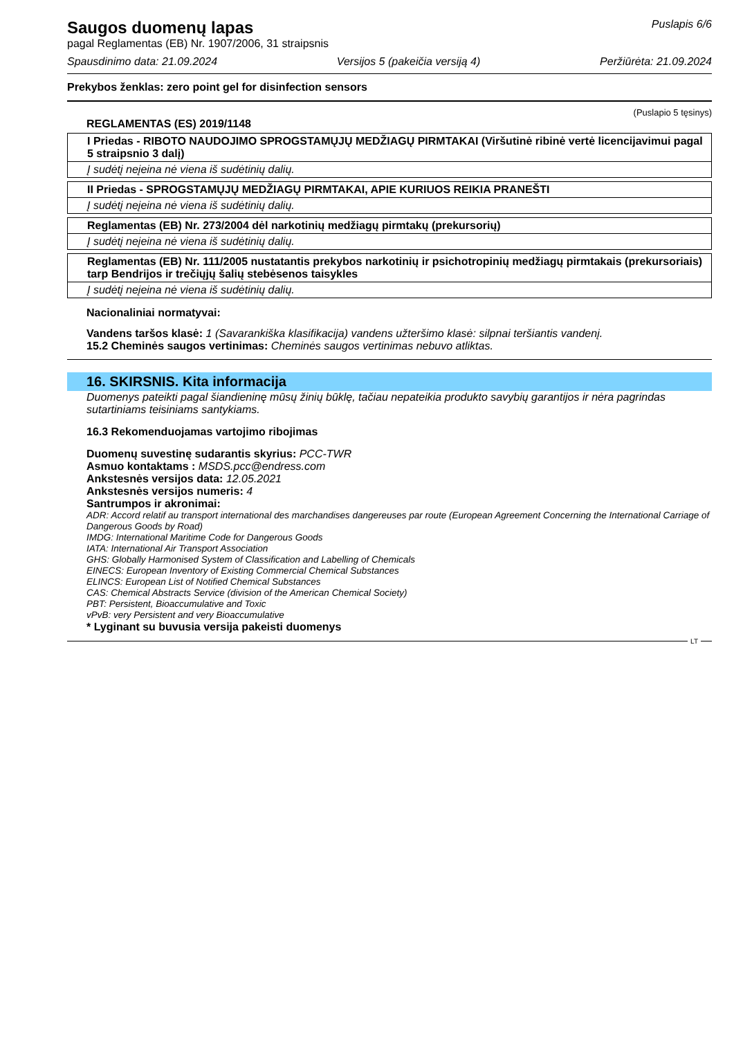Saugos duomenų lapas
pagal Reglamentas (EB) Nr. 1907/2006, 31 straipsnis
Puslapis 6/6
Spausdinimo data: 21.09.2024 Versijos 5 (pakeičia versiją 4) Peržiūrėta: 21.09.2024
Prekybos ženklas: zero point gel for disinfection sensors
(Puslapio 5 tęsinys)
REGLAMENTAS (ES) 2019/1148
| I Priedas - RIBOTO NAUDOJIMO SPROGSTAMŲJŲ MEDŽIAGŲ PIRMTAKAI (Viršutinė ribinė vertė licencijavimui pagal 5 straipsnio 3 dalį) |
| Į sudėtį neįeina nė viena iš sudėtinių dalių. |
| II Priedas - SPROGSTAMŲJŲ MEDŽIAGŲ PIRMTAKAI, APIE KURIUOS REIKIA PRANEŠTI |
| Į sudėtį neįeina nė viena iš sudėtinių dalių. |
| Reglamentas (EB) Nr. 273/2004 dėl narkotinių medžiagų pirmtakų (prekursorių) |
| Į sudėtį neįeina nė viena iš sudėtinių dalių. |
| Reglamentas (EB) Nr. 111/2005 nustatantis prekybos narkotinių ir psichotropinių medžiagų pirmtakais (prekursoriais) tarp Bendrijos ir trečiųjų šalių stebėsenos taisykles |
| Į sudėtį neįeina nė viena iš sudėtinių dalių. |
Nacionaliniai normatyvai:
Vandens taršos klasė: 1 (Savarankiška klasifikacija) vandens užteršimo klasė: silpnai teršiantis vandenį.
15.2 Cheminės saugos vertinimas: Cheminės saugos vertinimas nebuvo atliktas.
16. SKIRSNIS. Kita informacija
Duomenys pateikti pagal šiandieninę mūsų žinių būklę, tačiau nepateikia produkto savybių garantijos ir nėra pagrindas sutartiniams teisiniams santykiams.
16.3 Rekomenduojamas vartojimo ribojimas
Duomenų suvestinę sudarantis skyrius: PCC-TWR
Asmuo kontaktams : MSDS.pcc@endress.com
Ankstesnės versijos data: 12.05.2021
Ankstesnės versijos numeris: 4
Santrumpos ir akronimai:
ADR: Accord relatif au transport international des marchandises dangereuses par route (European Agreement Concerning the International Carriage of Dangerous Goods by Road)
IMDG: International Maritime Code for Dangerous Goods
IATA: International Air Transport Association
GHS: Globally Harmonised System of Classification and Labelling of Chemicals
EINECS: European Inventory of Existing Commercial Chemical Substances
ELINCS: European List of Notified Chemical Substances
CAS: Chemical Abstracts Service (division of the American Chemical Society)
PBT: Persistent, Bioaccumulative and Toxic
vPvB: very Persistent and very Bioaccumulative
* Lyginant su buvusia versija pakeisti duomenys
LT